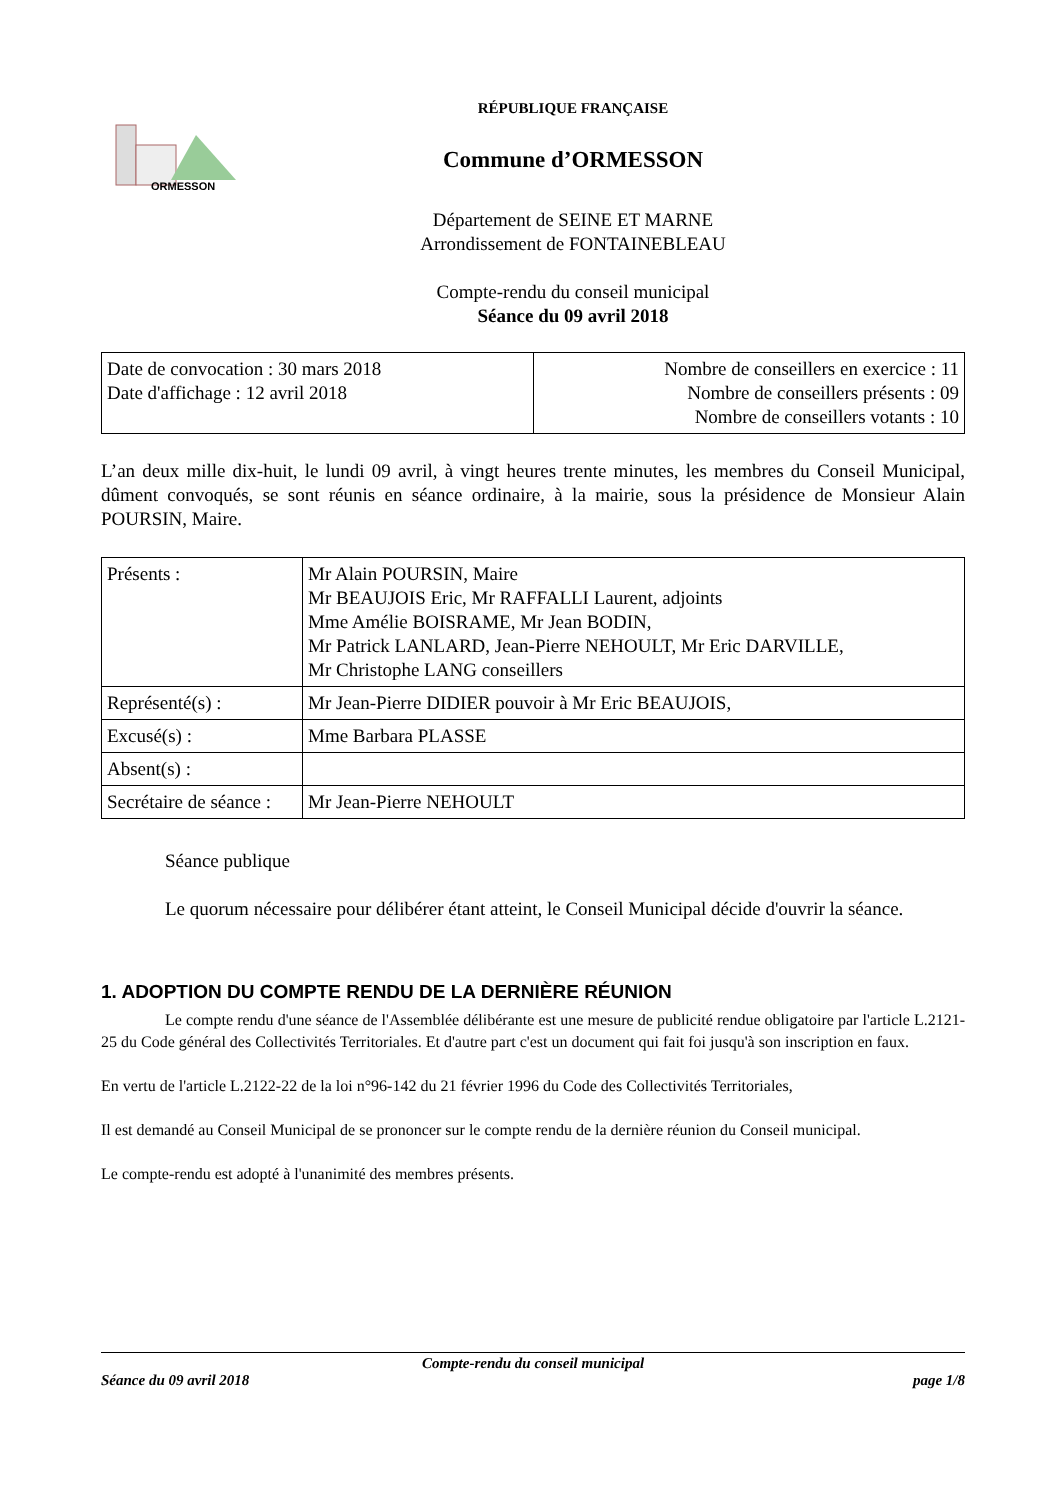ORMESSON
RÉPUBLIQUE FRANÇAISE
Commune d’ORMESSON
Département de SEINE ET MARNE
Arrondissement de FONTAINEBLEAU
Compte-rendu du conseil municipal
Séance du 09 avril 2018
| Date de convocation : 30 mars 2018 Date d'affichage : 12 avril 2018 | Nombre de conseillers en exercice : 11 Nombre de conseillers présents : 09 Nombre de conseillers votants : 10 |
L’an deux mille dix-huit, le lundi 09 avril, à vingt heures trente minutes, les membres du Conseil Municipal, dûment convoqués, se sont réunis en séance ordinaire, à la mairie, sous la présidence de Monsieur Alain POURSIN, Maire.
| Présents : | Mr Alain POURSIN, Maire Mr BEAUJOIS Eric, Mr RAFFALLI Laurent, adjoints Mme Amélie BOISRAME, Mr Jean BODIN, Mr Patrick LANLARD, Jean-Pierre NEHOULT, Mr Eric DARVILLE, Mr Christophe LANG conseillers |
| Représenté(s) : | Mr Jean-Pierre DIDIER pouvoir à Mr Eric BEAUJOIS, |
| Excusé(s) : | Mme Barbara PLASSE |
| Absent(s) : | |
| Secrétaire de séance : | Mr Jean-Pierre NEHOULT |
Séance publique
Le quorum nécessaire pour délibérer étant atteint, le Conseil Municipal décide d'ouvrir la séance.
1. ADOPTION DU COMPTE RENDU DE LA DERNIÈRE RÉUNION
Le compte rendu d'une séance de l'Assemblée délibérante est une mesure de publicité rendue obligatoire par l'article L.2121-25 du Code général des Collectivités Territoriales. Et d'autre part c'est un document qui fait foi jusqu'à son inscription en faux.
En vertu de l'article L.2122-22 de la loi n°96-142 du 21 février 1996 du Code des Collectivités Territoriales,
Il est demandé au Conseil Municipal de se prononcer sur le compte rendu de la dernière réunion du Conseil municipal.
Le compte-rendu est adopté à l'unanimité des membres présents.
Compte-rendu du conseil municipal
Séance du 09 avril 2018 page 1/8